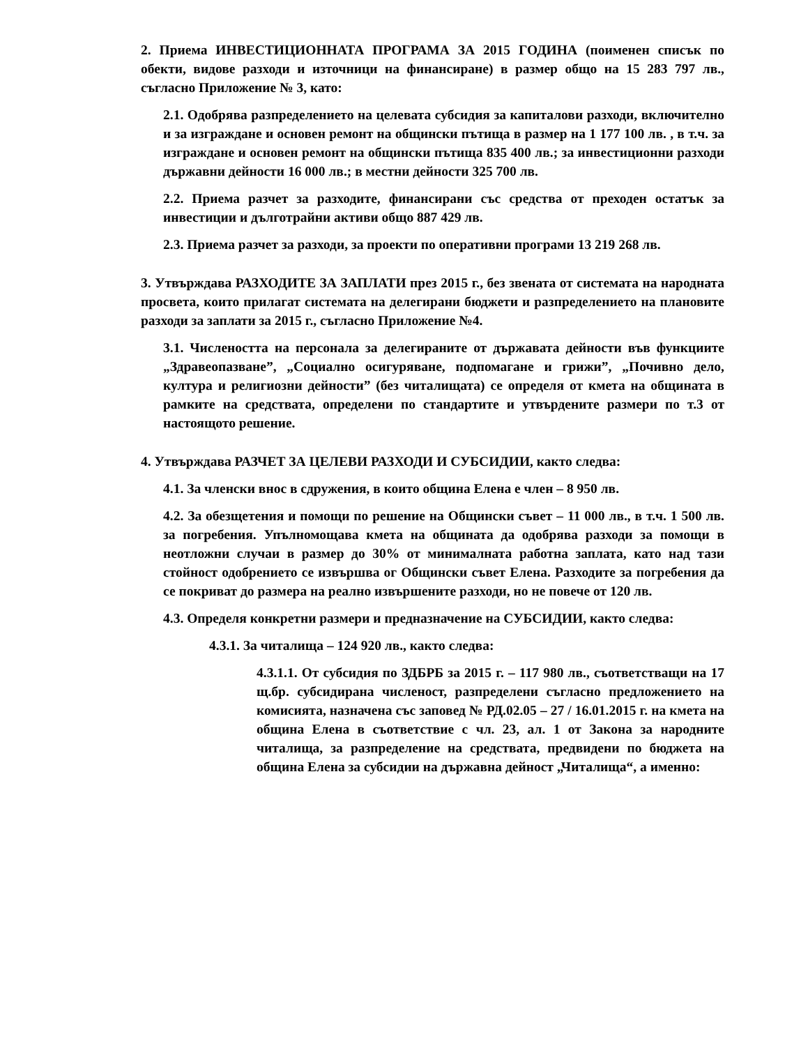2. Приема ИНВЕСТИЦИОННАТА ПРОГРАМА ЗА 2015 ГОДИНА (поименен списък по обекти, видове разходи и източници на финансиране) в размер общо на 15 283 797 лв., съгласно Приложение № 3, като:
2.1. Одобрява разпределението на целевата субсидия за капиталови разходи, включително и за изграждане и основен ремонт на общински пътища в размер на 1 177 100 лв. , в т.ч. за изграждане и основен ремонт на общински пътища 835 400 лв.; за инвестиционни разходи държавни дейности 16 000 лв.; в местни дейности 325 700 лв.
2.2. Приема разчет за разходите, финансирани със средства от преходен остатък за инвестиции и дълготрайни активи общо 887 429 лв.
2.3. Приема разчет за разходи, за проекти по оперативни програми 13 219 268 лв.
3. Утвърждава РАЗХОДИТЕ ЗА ЗАПЛАТИ през 2015 г., без звената от системата на народната просвета, които прилагат системата на делегирани бюджети и разпределението на плановите разходи за заплати за 2015 г., съгласно Приложение №4.
3.1. Числеността на персонала за делегираните от държавата дейности във функциите „Здравеопазване”, „Социално осигуряване, подпомагане и грижи”, „Почивно дело, култура и религиозни дейности” (без читалищата) се определя от кмета на общината в рамките на средствата, определени по стандартите и утвърдените размери по т.3 от настоящото решение.
4. Утвърждава РАЗЧЕТ ЗА ЦЕЛЕВИ РАЗХОДИ И СУБСИДИИ, както следва:
4.1. За членски внос в сдружения, в които община Елена е член – 8 950 лв.
4.2. За обезщетения и помощи по решение на Общински съвет – 11 000 лв., в т.ч. 1 500 лв. за погребения. Упълномощава кмета на общината да одобрява разходи за помощи в неотложни случаи в размер до 30% от минималната работна заплата, като над тази стойност одобрението се извършва ог Общински съвет Елена. Разходите за погребения да се покриват до размера на реално извършените разходи, но не повече от 120 лв.
4.3. Определя конкретни размери и предназначение на СУБСИДИИ, както следва:
4.3.1. За читалища – 124 920 лв., както следва:
4.3.1.1. От субсидия по ЗДБРБ за 2015 г. – 117 980 лв., съответстващи на 17 щ.бр. субсидирана численост, разпределени съгласно предложението на комисията, назначена със заповед № РД.02.05 – 27 / 16.01.2015 г. на кмета на община Елена в съответствие с чл. 23, ал. 1 от Закона за народните читалища, за разпределение на средствата, предвидени по бюджета на община Елена за субсидии на държавна дейност „Читалища“, а именно: